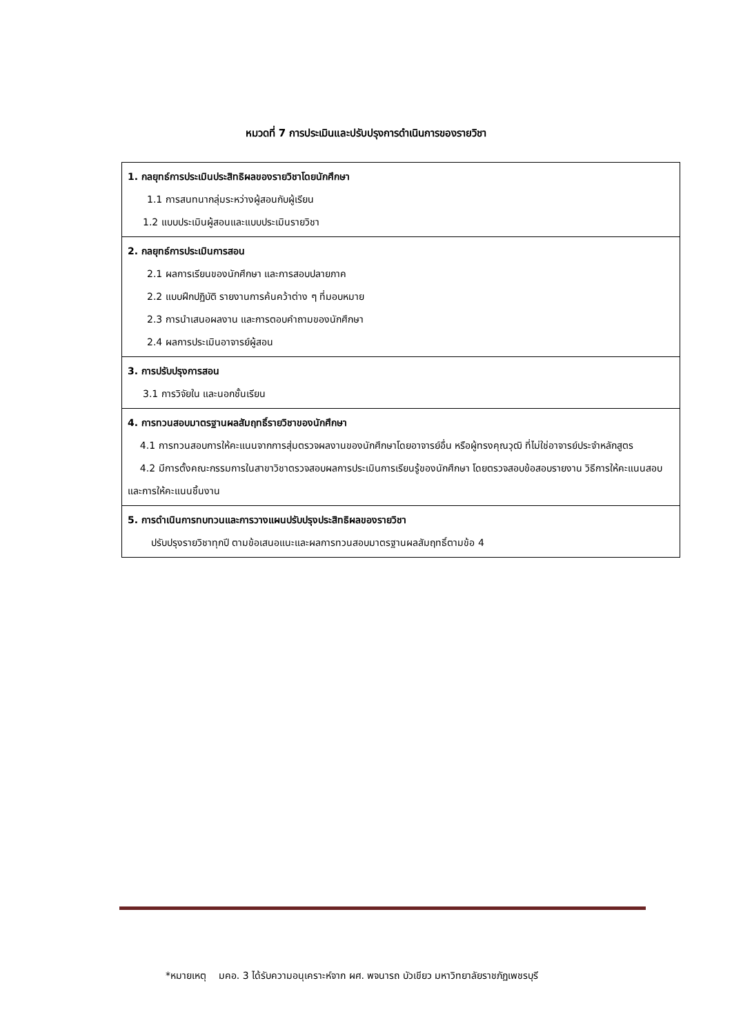หมวดที่ 7 การประเมินและปรับปรุงการดำเนินการของรายวิชา
| 1. กลยุทธ์การประเมินประสิทธิผลของรายวิชาโดยนักศึกษา 1.1 การสนทนากลุ่มระหว่างผู้สอนกับผู้เรียน 1.2 แบบประเมินผู้สอนและแบบประเมินรายวิชา |
| 2. กลยุทธ์การประเมินการสอน 2.1 ผลการเรียนของนักศึกษา และการสอบปลายภาค 2.2 แบบฝึกปฏิบัติ รายงานการค้นคว้าต่าง ๆ ที่มอบหมาย 2.3 การนำเสนอผลงาน และการตอบคำถามของนักศึกษา 2.4 ผลการประเมินอาจารย์ผู้สอน |
| 3. การปรับปรุงการสอน 3.1 การวิจัยใน และนอกชั้นเรียน |
| 4. การทวนสอบมาตรฐานผลสัมฤทธิ์รายวิชาของนักศึกษา 4.1 การทวนสอบการให้คะแนนจากการสุ่มตรวจผลงานของนักศึกษาโดยอาจารย์อื่น หรือผู้ทรงคุณวุฒิ ที่ไม่ใช่อาจารย์ประจำหลักสูตร 4.2 มีการตั้งคณะกรรมการในสาขาวิชาตรวจสอบผลการประเมินการเรียนรู้ของนักศึกษา โดยตรวจสอบข้อสอบรายงาน วิธีการให้คะแนนสอบและการให้คะแนนชิ้นงาน |
| 5. การดำเนินการทบทวนและการวางแผนปรับปรุงประสิทธิผลของรายวิชา ปรับปรุงรายวิชาทุกปี ตามข้อเสนอแนะและผลการทวนสอบมาตรฐานผลสัมฤทธิ์ตามข้อ 4 |
*หมายเหตุ มคอ. 3 ได้รับความอนุเคราะห์จาก ผศ. พจนารถ บัวเขียว มหาวิทยาลัยราชภัฏเพชรบุรี